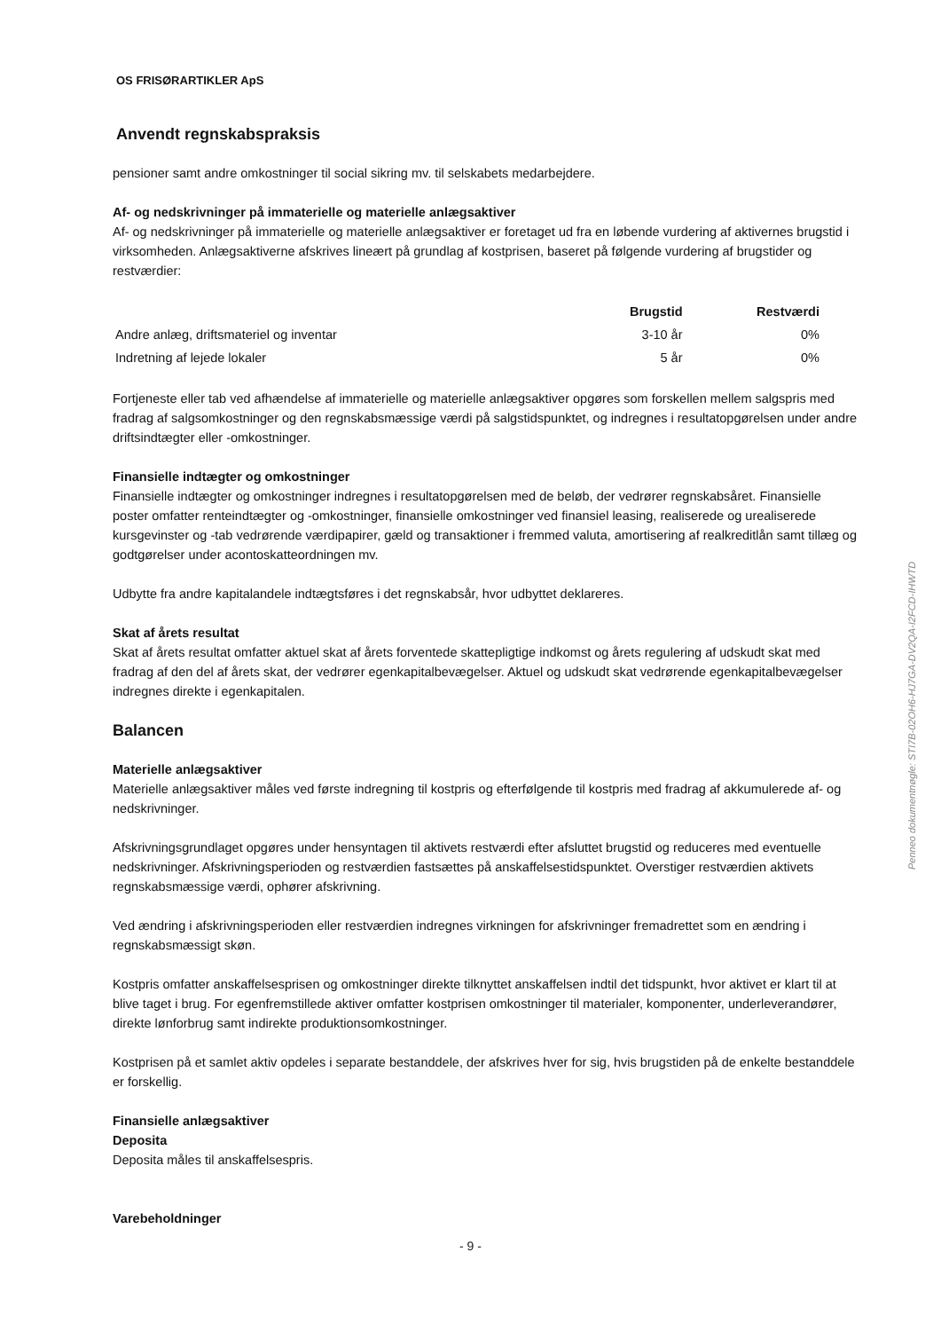OS FRISØRARTIKLER ApS
Anvendt regnskabspraksis
pensioner samt andre omkostninger til social sikring mv. til selskabets medarbejdere.
Af- og nedskrivninger på immaterielle og materielle anlægsaktiver
Af- og nedskrivninger på immaterielle og materielle anlægsaktiver er foretaget ud fra en løbende vurdering af aktivernes brugstid i virksomheden. Anlægsaktiverne afskrives lineært på grundlag af kostprisen, baseret på følgende vurdering af brugstider og restværdier:
| | Brugstid | Restværdi |
| --- | --- | --- |
| Andre anlæg, driftsmateriel og inventar | 3-10 år | 0% |
| Indretning af lejede lokaler | 5 år | 0% |
Fortjeneste eller tab ved afhændelse af immaterielle og materielle anlægsaktiver opgøres som forskellen mellem salgspris med fradrag af salgsomkostninger og den regnskabsmæssige værdi på salgstidspunktet, og indregnes i resultatopgørelsen under andre driftsindtægter eller -omkostninger.
Finansielle indtægter og omkostninger
Finansielle indtægter og omkostninger indregnes i resultatopgørelsen med de beløb, der vedrører regnskabsåret. Finansielle poster omfatter renteindtægter og -omkostninger, finansielle omkostninger ved finansiel leasing, realiserede og urealiserede kursgevinster og -tab vedrørende værdipapirer, gæld og transaktioner i fremmed valuta, amortisering af realkreditlån samt tillæg og godtgørelser under acontoskatteordningen mv.
Udbytte fra andre kapitalandele indtægtsføres i det regnskabsår, hvor udbyttet deklareres.
Skat af årets resultat
Skat af årets resultat omfatter aktuel skat af årets forventede skattepligtige indkomst og årets regulering af udskudt skat med fradrag af den del af årets skat, der vedrører egenkapitalbevægelser. Aktuel og udskudt skat vedrørende egenkapitalbevægelser indregnes direkte i egenkapitalen.
Balancen
Materielle anlægsaktiver
Materielle anlægsaktiver måles ved første indregning til kostpris og efterfølgende til kostpris med fradrag af akkumulerede af- og nedskrivninger.
Afskrivningsgrundlaget opgøres under hensyntagen til aktivets restværdi efter afsluttet brugstid og reduceres med eventuelle nedskrivninger. Afskrivningsperioden og restværdien fastsættes på anskaffelsestidspunktet. Overstiger restværdien aktivets regnskabsmæssige værdi, ophører afskrivning.
Ved ændring i afskrivningsperioden eller restværdien indregnes virkningen for afskrivninger fremadrettet som en ændring i regnskabsmæssigt skøn.
Kostpris omfatter anskaffelsesprisen og omkostninger direkte tilknyttet anskaffelsen indtil det tidspunkt, hvor aktivet er klart til at blive taget i brug. For egenfremstillede aktiver omfatter kostprisen omkostninger til materialer, komponenter, underleverandører, direkte lønforbrug samt indirekte produktionsomkostninger.
Kostprisen på et samlet aktiv opdeles i separate bestanddele, der afskrives hver for sig, hvis brugstiden på de enkelte bestanddele er forskellig.
Finansielle anlægsaktiver
Deposita
Deposita måles til anskaffelsespris.
Varebeholdninger
Penneo dokumentnøgle: STI7B-02OH6-HJ7GA-DV2QA-I2FCD-IHWTD
- 9 -